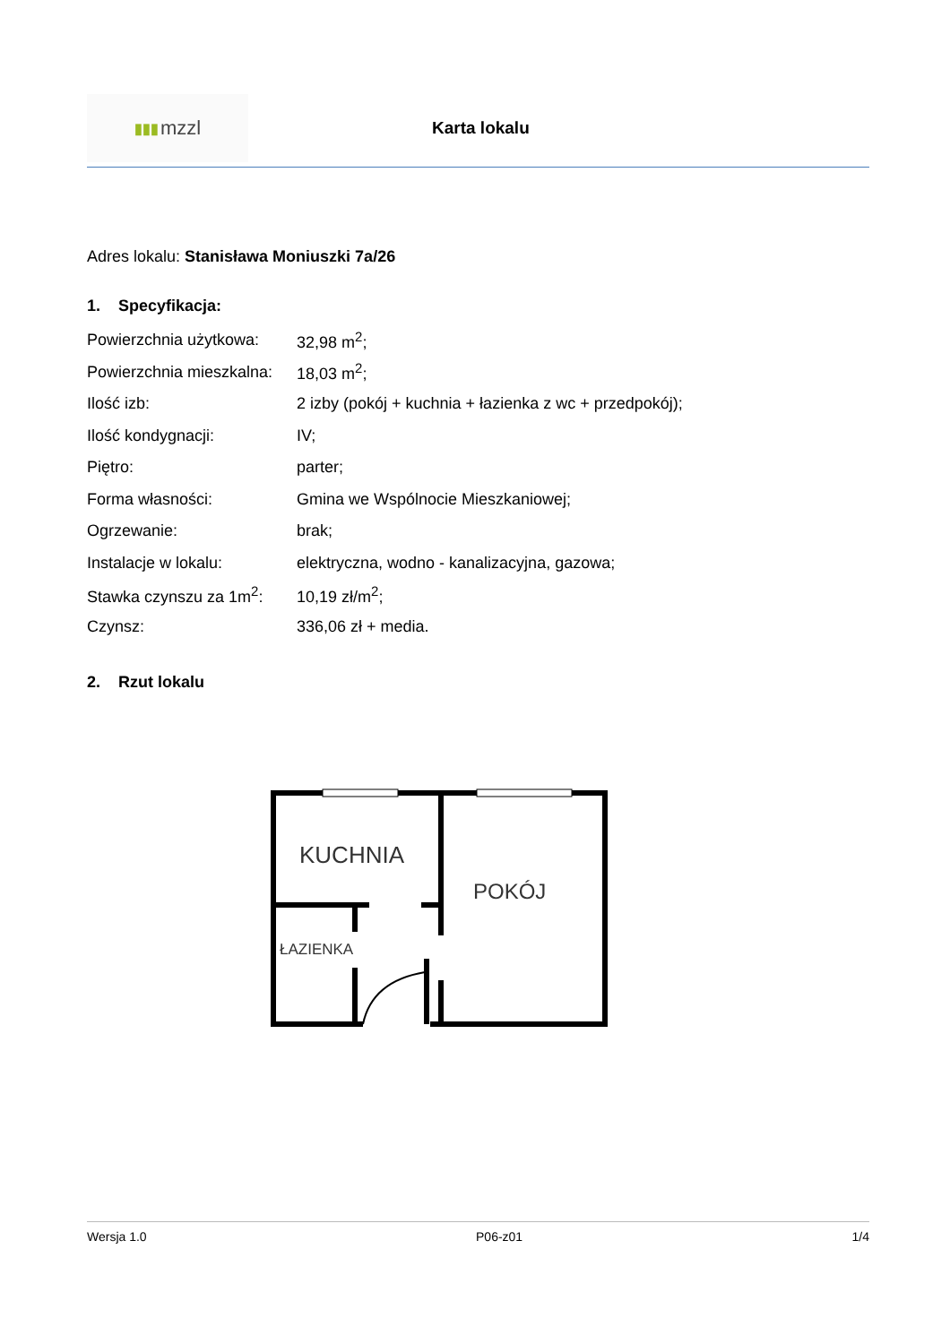▮▮▮ mzzl
Karta lokalu
Adres lokalu: Stanisława Moniuszki 7a/26
1. Specyfikacja:
| Powierzchnia użytkowa: | 32,98 m<sup>2</sup>; |
| Powierzchnia mieszkalna: | 18,03 m<sup>2</sup>; |
| Ilość izb: | 2 izby (pokój + kuchnia + łazienka z wc + przedpokój); |
| Ilość kondygnacji: | IV; |
| Piętro: | parter; |
| Forma własności: | Gmina we Wspólnocie Mieszkaniowej; |
| Ogrzewanie: | brak; |
| Instalacje w lokalu: | elektryczna, wodno - kanalizacyjna, gazowa; |
| Stawka czynszu za 1m<sup>2</sup>: | 10,19 zł/m<sup>2</sup>; |
| Czynsz: | 336,06 zł + media. |
2. Rzut lokalu
KUCHNIA
POKÓJ
ŁAZIENKA
Wersja 1.0 P06-z01 1/4